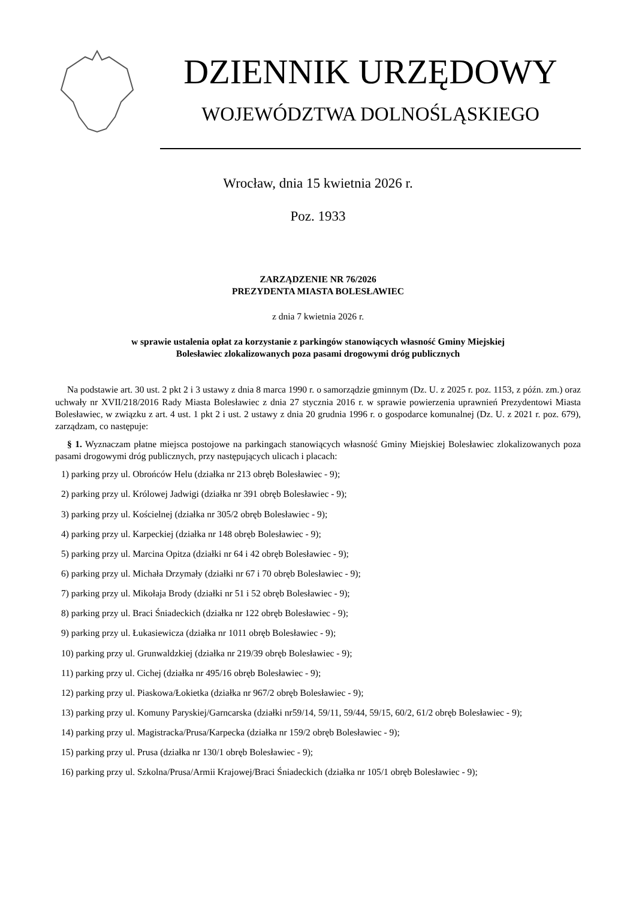DZIENNIK URZĘDOWY
WOJEWÓDZTWA DOLNOŚLĄSKIEGO
Wrocław, dnia 15 kwietnia 2026 r.
Poz. 1933
ZARZĄDZENIE NR 76/2026
PREZYDENTA MIASTA BOLESŁAWIEC
z dnia 7 kwietnia 2026 r.
w sprawie ustalenia opłat za korzystanie z parkingów stanowiących własność Gminy Miejskiej
Bolesławiec zlokalizowanych poza pasami drogowymi dróg publicznych
Na podstawie art. 30 ust. 2 pkt 2 i 3 ustawy z dnia 8 marca 1990 r. o samorządzie gminnym (Dz. U. z 2025 r. poz. 1153, z późn. zm.) oraz uchwały nr XVII/218/2016 Rady Miasta Bolesławiec z dnia 27 stycznia 2016 r. w sprawie powierzenia uprawnień Prezydentowi Miasta Bolesławiec, w związku z art. 4 ust. 1 pkt 2 i ust. 2 ustawy z dnia 20 grudnia 1996 r. o gospodarce komunalnej (Dz. U. z 2021 r. poz. 679), zarządzam, co następuje:
§ 1. Wyznaczam płatne miejsca postojowe na parkingach stanowiących własność Gminy Miejskiej Bolesławiec zlokalizowanych poza pasami drogowymi dróg publicznych, przy następujących ulicach i placach:
1) parking przy ul. Obrońców Helu (działka nr 213 obręb Bolesławiec - 9);
2) parking przy ul. Królowej Jadwigi (działka nr 391 obręb Bolesławiec - 9);
3) parking przy ul. Kościelnej (działka nr 305/2 obręb Bolesławiec - 9);
4) parking przy ul. Karpeckiej (działka nr 148 obręb Bolesławiec - 9);
5) parking przy ul. Marcina Opitza (działki nr 64 i 42 obręb Bolesławiec - 9);
6) parking przy ul. Michała Drzymały (działki nr 67 i 70 obręb Bolesławiec - 9);
7) parking przy ul. Mikołaja Brody (działki nr 51 i 52 obręb Bolesławiec - 9);
8) parking przy ul. Braci Śniadeckich (działka nr 122 obręb Bolesławiec - 9);
9) parking przy ul. Łukasiewicza (działka nr 1011 obręb Bolesławiec - 9);
10) parking przy ul. Grunwaldzkiej (działka nr 219/39 obręb Bolesławiec - 9);
11) parking przy ul. Cichej (działka nr 495/16 obręb Bolesławiec - 9);
12) parking przy ul. Piaskowa/Łokietka (działka nr 967/2 obręb Bolesławiec - 9);
13) parking przy ul. Komuny Paryskiej/Garncarska (działki nr59/14, 59/11, 59/44, 59/15, 60/2, 61/2 obręb Bolesławiec - 9);
14) parking przy ul. Magistracka/Prusa/Karpecka (działka nr 159/2 obręb Bolesławiec - 9);
15) parking przy ul. Prusa (działka nr 130/1 obręb Bolesławiec - 9);
16) parking przy ul. Szkolna/Prusa/Armii Krajowej/Braci Śniadeckich (działka nr 105/1 obręb Bolesławiec - 9);